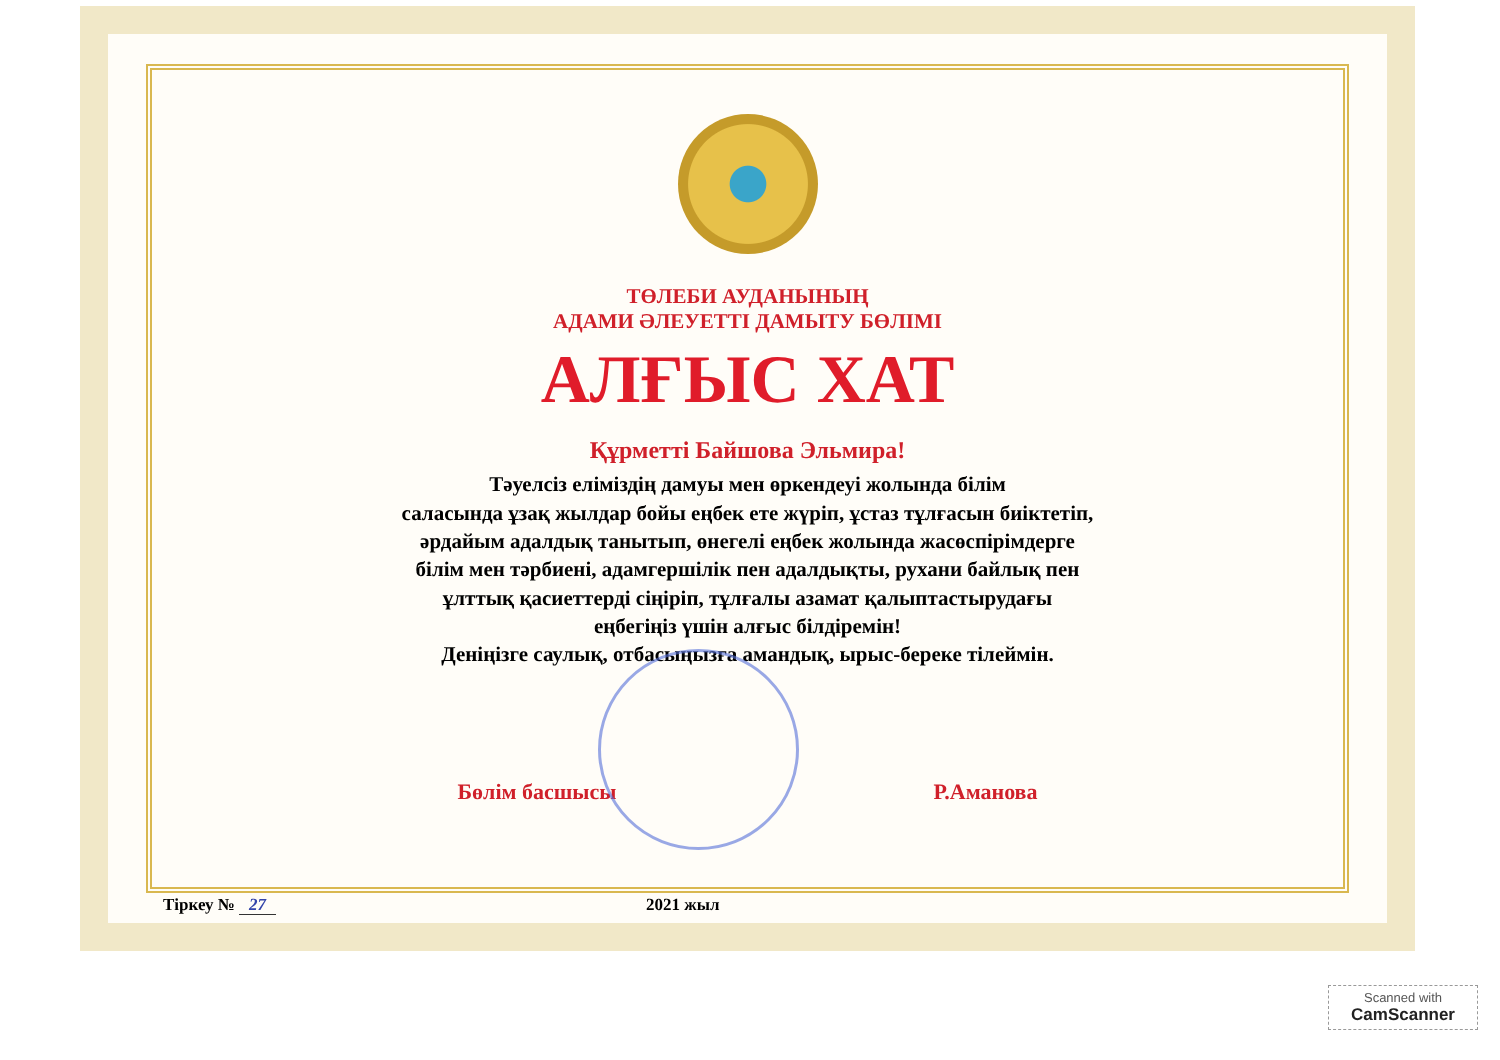ТӨЛЕБИ АУДАНЫНЫҢ
АДАМИ ӘЛЕУЕТТІ ДАМЫТУ БӨЛІМІ
АЛҒЫС ХАТ
Құрметті Байшова Эльмира!
Тәуелсіз еліміздің дамуы мен өркендеуі жолында білім
саласында ұзақ жылдар бойы еңбек ете жүріп, ұстаз тұлғасын биіктетіп,
әрдайым адалдық танытып, өнегелі еңбек жолында жасөспірімдерге
білім мен тәрбиені, адамгершілік пен адалдықты, рухани байлық пен
ұлттық қасиеттерді сіңіріп, тұлғалы азамат қалыптастырудағы
еңбегіңіз үшін алғыс білдіремін!
Деніңізге саулық, отбасыңызға амандық, ырыс-береке тілеймін.
Бөлім басшысы Р.Аманова
Тіркеу № 27 2021 жыл
Scanned with
CamScanner